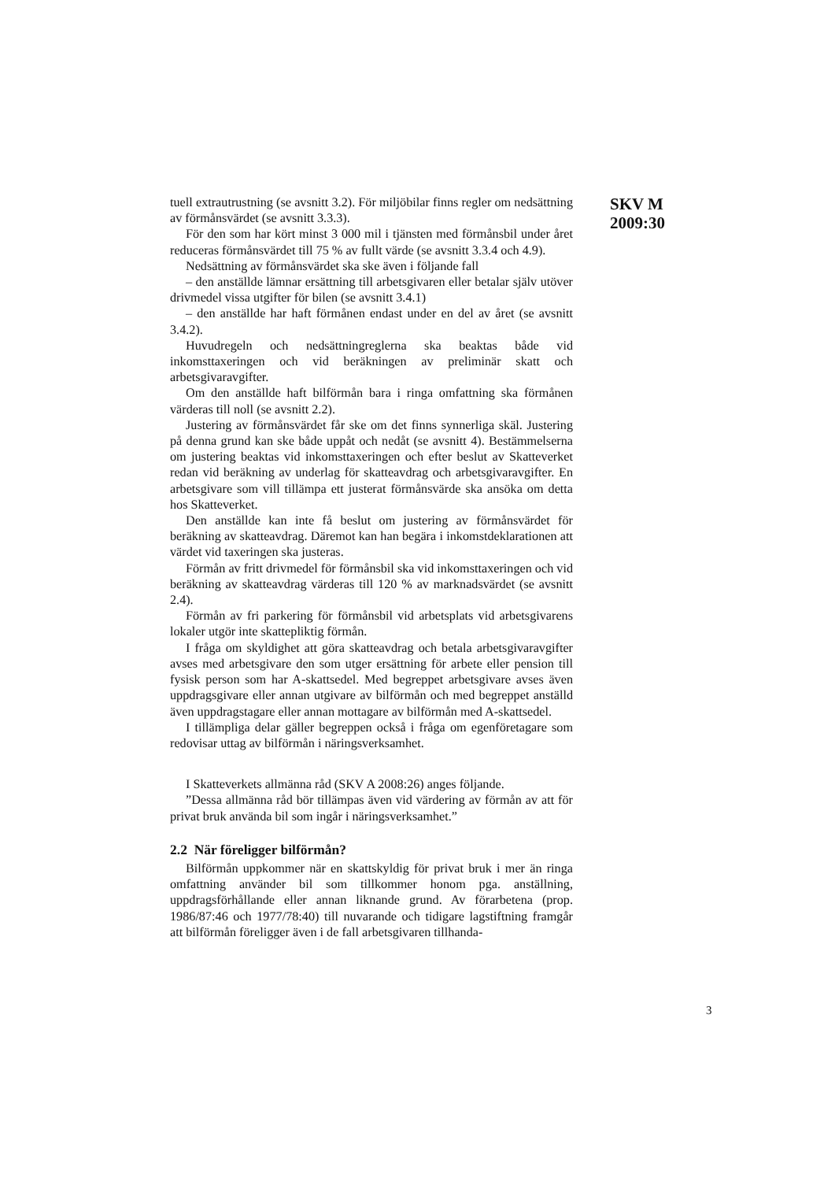tuell extrautrustning (se avsnitt 3.2). För miljöbilar finns regler om nedsättning av förmånsvärdet (se avsnitt 3.3.3).
För den som har kört minst 3 000 mil i tjänsten med förmånsbil under året reduceras förmånsvärdet till 75 % av fullt värde (se avsnitt 3.3.4 och 4.9).
Nedsättning av förmånsvärdet ska ske även i följande fall
– den anställde lämnar ersättning till arbetsgivaren eller betalar själv utöver drivmedel vissa utgifter för bilen (se avsnitt 3.4.1)
– den anställde har haft förmånen endast under en del av året (se avsnitt 3.4.2).
Huvudregeln och nedsättningreglerna ska beaktas både vid inkomsttaxeringen och vid beräkningen av preliminär skatt och arbetsgivaravgifter.
Om den anställde haft bilförmån bara i ringa omfattning ska förmånen värderas till noll (se avsnitt 2.2).
Justering av förmånsvärdet får ske om det finns synnerliga skäl. Justering på denna grund kan ske både uppåt och nedåt (se avsnitt 4). Bestämmelserna om justering beaktas vid inkomsttaxeringen och efter beslut av Skatteverket redan vid beräkning av underlag för skatteavdrag och arbetsgivaravgifter. En arbetsgivare som vill tillämpa ett justerat förmånsvärde ska ansöka om detta hos Skatteverket.
Den anställde kan inte få beslut om justering av förmånsvärdet för beräkning av skatteavdrag. Däremot kan han begära i inkomstdeklarationen att värdet vid taxeringen ska justeras.
Förmån av fritt drivmedel för förmånsbil ska vid inkomsttaxeringen och vid beräkning av skatteavdrag värderas till 120 % av marknadsvärdet (se avsnitt 2.4).
Förmån av fri parkering för förmånsbil vid arbetsplats vid arbetsgivarens lokaler utgör inte skattepliktig förmån.
I fråga om skyldighet att göra skatteavdrag och betala arbetsgivaravgifter avses med arbetsgivare den som utger ersättning för arbete eller pension till fysisk person som har A-skattsedel. Med begreppet arbetsgivare avses även uppdragsgivare eller annan utgivare av bilförmån och med begreppet anställd även uppdragstagare eller annan mottagare av bilförmån med A-skattsedel.
I tillämpliga delar gäller begreppen också i fråga om egenföretagare som redovisar uttag av bilförmån i näringsverksamhet.
I Skatteverkets allmänna råd (SKV A 2008:26) anges följande.
”Dessa allmänna råd bör tillämpas även vid värdering av förmån av att för privat bruk använda bil som ingår i näringsverksamhet.”
2.2 När föreligger bilförmån?
Bilförmån uppkommer när en skattskyldig för privat bruk i mer än ringa omfattning använder bil som tillkommer honom pga. anställning, uppdragsförhållande eller annan liknande grund. Av förarbetena (prop. 1986/87:46 och 1977/78:40) till nuvarande och tidigare lagstiftning framgår att bilförmån föreligger även i de fall arbetsgivaren tillhanda-
SKV M
2009:30
3